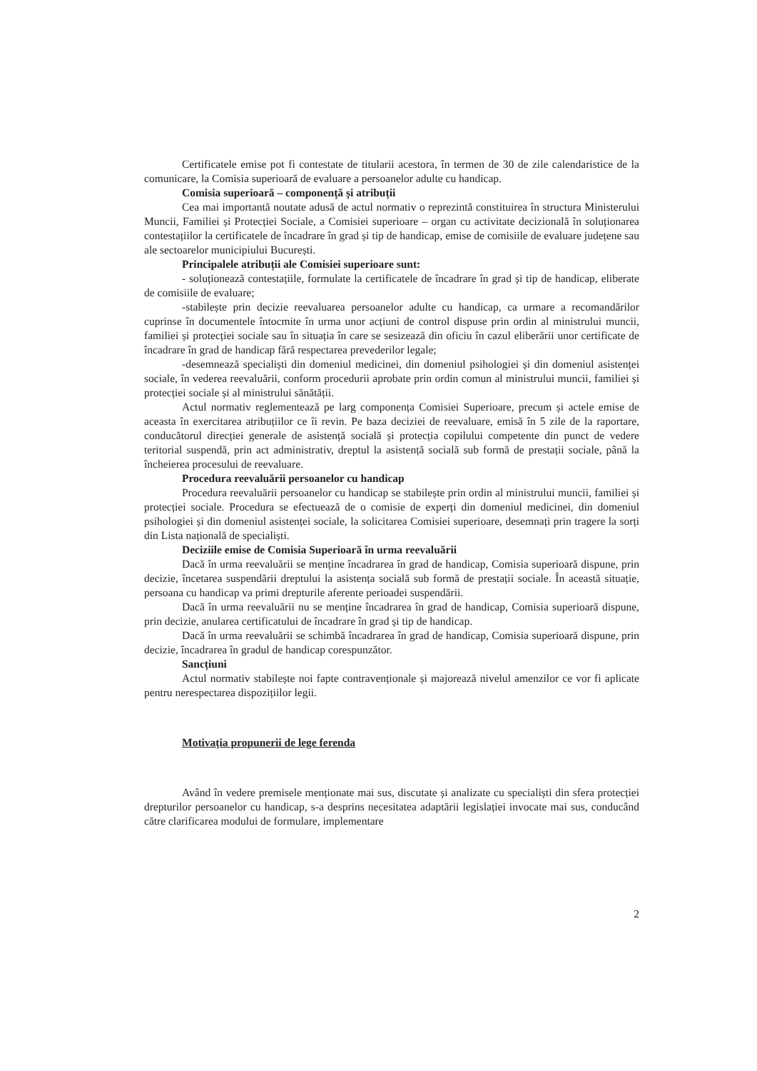Certificatele emise pot fi contestate de titularii acestora, în termen de 30 de zile calendaristice de la comunicare, la Comisia superioară de evaluare a persoanelor adulte cu handicap.
Comisia superioară – componență și atribuții
Cea mai importantă noutate adusă de actul normativ o reprezintă constituirea în structura Ministerului Muncii, Familiei și Protecției Sociale, a Comisiei superioare – organ cu activitate decizională în soluționarea contestațiilor la certificatele de încadrare în grad și tip de handicap, emise de comisiile de evaluare județene sau ale sectoarelor municipiului București.
Principalele atribuții ale Comisiei superioare sunt:
- soluționează contestațiile, formulate la certificatele de încadrare în grad și tip de handicap, eliberate de comisiile de evaluare;
-stabilește prin decizie reevaluarea persoanelor adulte cu handicap, ca urmare a recomandărilor cuprinse în documentele întocmite în urma unor acțiuni de control dispuse prin ordin al ministrului muncii, familiei și protecției sociale sau în situația în care se sesizează din oficiu în cazul eliberării unor certificate de încadrare în grad de handicap fără respectarea prevederilor legale;
-desemnează specialiști din domeniul medicinei, din domeniul psihologiei și din domeniul asistenței sociale, în vederea reevaluării, conform procedurii aprobate prin ordin comun al ministrului muncii, familiei și protecției sociale și al ministrului sănătății.
Actul normativ reglementează pe larg componența Comisiei Superioare, precum și actele emise de aceasta în exercitarea atribuțiilor ce îi revin. Pe baza deciziei de reevaluare, emisă în 5 zile de la raportare, conducătorul direcției generale de asistență socială și protecția copilului competente din punct de vedere teritorial suspendă, prin act administrativ, dreptul la asistență socială sub formă de prestații sociale, până la încheierea procesului de reevaluare.
Procedura reevaluării persoanelor cu handicap
Procedura reevaluării persoanelor cu handicap se stabilește prin ordin al ministrului muncii, familiei și protecției sociale. Procedura se efectuează de o comisie de experți din domeniul medicinei, din domeniul psihologiei și din domeniul asistenței sociale, la solicitarea Comisiei superioare, desemnați prin tragere la sorți din Lista națională de specialiști.
Deciziile emise de Comisia Superioară în urma reevaluării
Dacă în urma reevaluării se menține încadrarea în grad de handicap, Comisia superioară dispune, prin decizie, încetarea suspendării dreptului la asistența socială sub formă de prestații sociale. În această situație, persoana cu handicap va primi drepturile aferente perioadei suspendării.
Dacă în urma reevaluării nu se menține încadrarea în grad de handicap, Comisia superioară dispune, prin decizie, anularea certificatului de încadrare în grad și tip de handicap.
Dacă în urma reevaluării se schimbă încadrarea în grad de handicap, Comisia superioară dispune, prin decizie, încadrarea în gradul de handicap corespunzător.
Sancțiuni
Actul normativ stabilește noi fapte contravenționale și majorează nivelul amenzilor ce vor fi aplicate pentru nerespectarea dispozițiilor legii.
Motivația propunerii de lege ferenda
Având în vedere premisele menționate mai sus, discutate și analizate cu specialiști din sfera protecției drepturilor persoanelor cu handicap, s-a desprins necesitatea adaptării legislației invocate mai sus, conducând către clarificarea modului de formulare, implementare
2